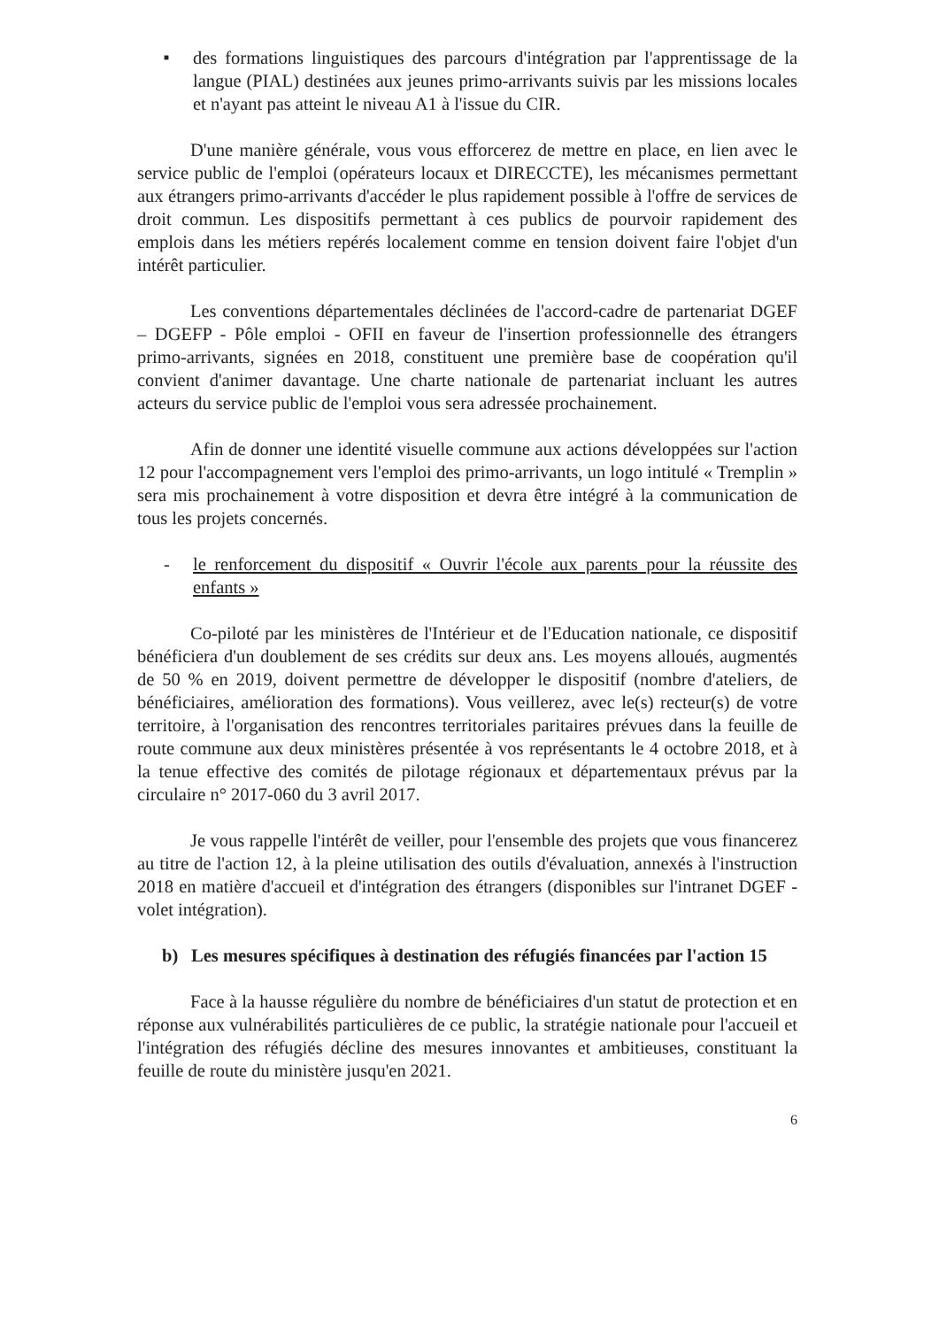■
des formations linguistiques des parcours d'intégration par l'apprentissage de la langue (PIAL) destinées aux jeunes primo-arrivants suivis par les missions locales et n'ayant pas atteint le niveau A1 à l'issue du CIR.
D'une manière générale, vous vous efforcerez de mettre en place, en lien avec le service public de l'emploi (opérateurs locaux et DIRECCTE), les mécanismes permettant aux étrangers primo-arrivants d'accéder le plus rapidement possible à l'offre de services de droit commun. Les dispositifs permettant à ces publics de pourvoir rapidement des emplois dans les métiers repérés localement comme en tension doivent faire l'objet d'un intérêt particulier.
Les conventions départementales déclinées de l'accord-cadre de partenariat DGEF – DGEFP - Pôle emploi - OFII en faveur de l'insertion professionnelle des étrangers primo-arrivants, signées en 2018, constituent une première base de coopération qu'il convient d'animer davantage. Une charte nationale de partenariat incluant les autres acteurs du service public de l'emploi vous sera adressée prochainement.
Afin de donner une identité visuelle commune aux actions développées sur l'action 12 pour l'accompagnement vers l'emploi des primo-arrivants, un logo intitulé « Tremplin » sera mis prochainement à votre disposition et devra être intégré à la communication de tous les projets concernés.
- le renforcement du dispositif « Ouvrir l'école aux parents pour la réussite des enfants »
Co-piloté par les ministères de l'Intérieur et de l'Education nationale, ce dispositif bénéficiera d'un doublement de ses crédits sur deux ans. Les moyens alloués, augmentés de 50 % en 2019, doivent permettre de développer le dispositif (nombre d'ateliers, de bénéficiaires, amélioration des formations). Vous veillerez, avec le(s) recteur(s) de votre territoire, à l'organisation des rencontres territoriales paritaires prévues dans la feuille de route commune aux deux ministères présentée à vos représentants le 4 octobre 2018, et à la tenue effective des comités de pilotage régionaux et départementaux prévus par la circulaire n° 2017-060 du 3 avril 2017.
Je vous rappelle l'intérêt de veiller, pour l'ensemble des projets que vous financerez au titre de l'action 12, à la pleine utilisation des outils d'évaluation, annexés à l'instruction 2018 en matière d'accueil et d'intégration des étrangers (disponibles sur l'intranet DGEF - volet intégration).
b) Les mesures spécifiques à destination des réfugiés financées par l'action 15
Face à la hausse régulière du nombre de bénéficiaires d'un statut de protection et en réponse aux vulnérabilités particulières de ce public, la stratégie nationale pour l'accueil et l'intégration des réfugiés décline des mesures innovantes et ambitieuses, constituant la feuille de route du ministère jusqu'en 2021.
6